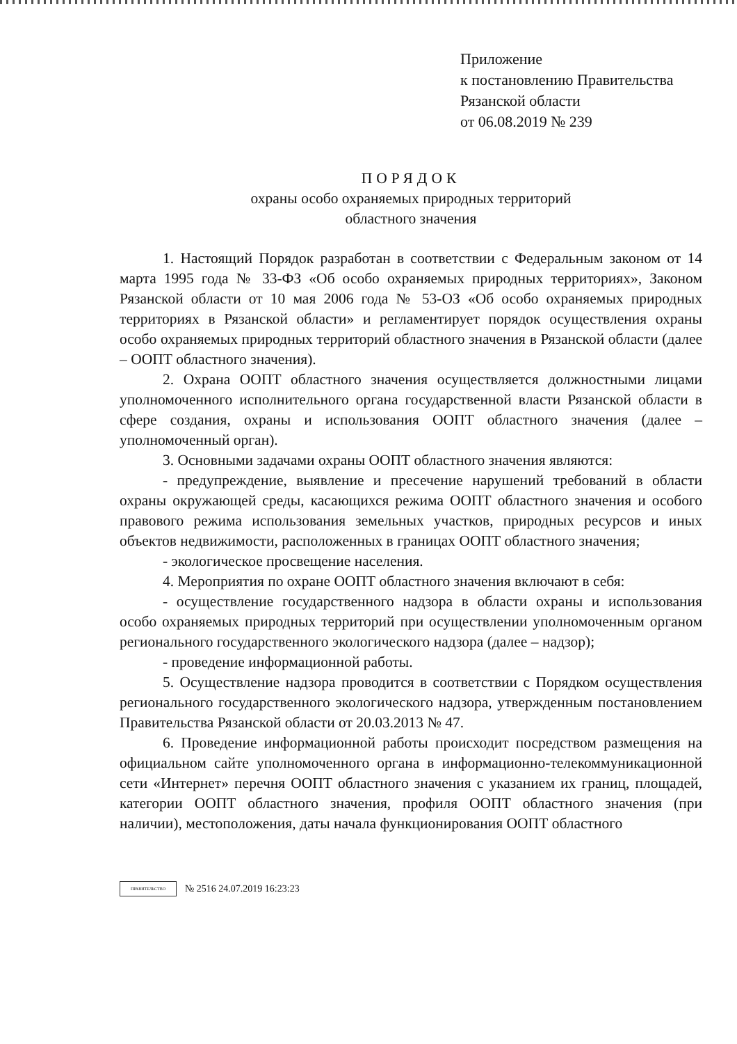Приложение
к постановлению Правительства
Рязанской области
от 06.08.2019 № 239
ПОРЯДОК
охраны особо охраняемых природных территорий
областного значения
1. Настоящий Порядок разработан в соответствии с Федеральным законом от 14 марта 1995 года № 33-ФЗ «Об особо охраняемых природных территориях», Законом Рязанской области от 10 мая 2006 года № 53-ОЗ «Об особо охраняемых природных территориях в Рязанской области» и регламентирует порядок осуществления охраны особо охраняемых природных территорий областного значения в Рязанской области (далее – ООПТ областного значения).
2. Охрана ООПТ областного значения осуществляется должностными лицами уполномоченного исполнительного органа государственной власти Рязанской области в сфере создания, охраны и использования ООПТ областного значения (далее – уполномоченный орган).
3. Основными задачами охраны ООПТ областного значения являются:
- предупреждение, выявление и пресечение нарушений требований в области охраны окружающей среды, касающихся режима ООПТ областного значения и особого правового режима использования земельных участков, природных ресурсов и иных объектов недвижимости, расположенных в границах ООПТ областного значения;
- экологическое просвещение населения.
4. Мероприятия по охране ООПТ областного значения включают в себя:
- осуществление государственного надзора в области охраны и использования особо охраняемых природных территорий при осуществлении уполномоченным органом регионального государственного экологического надзора (далее – надзор);
- проведение информационной работы.
5. Осуществление надзора проводится в соответствии с Порядком осуществления регионального государственного экологического надзора, утвержденным постановлением Правительства Рязанской области от 20.03.2013 № 47.
6. Проведение информационной работы происходит посредством размещения на официальном сайте уполномоченного органа в информационно-телекоммуникационной сети «Интернет» перечня ООПТ областного значения с указанием их границ, площадей, категории ООПТ областного значения, профиля ООПТ областного значения (при наличии), местоположения, даты начала функционирования ООПТ областного
ПРАВИТЕЛЬСТВО
№ 2516 24.07.2019 16:23:23